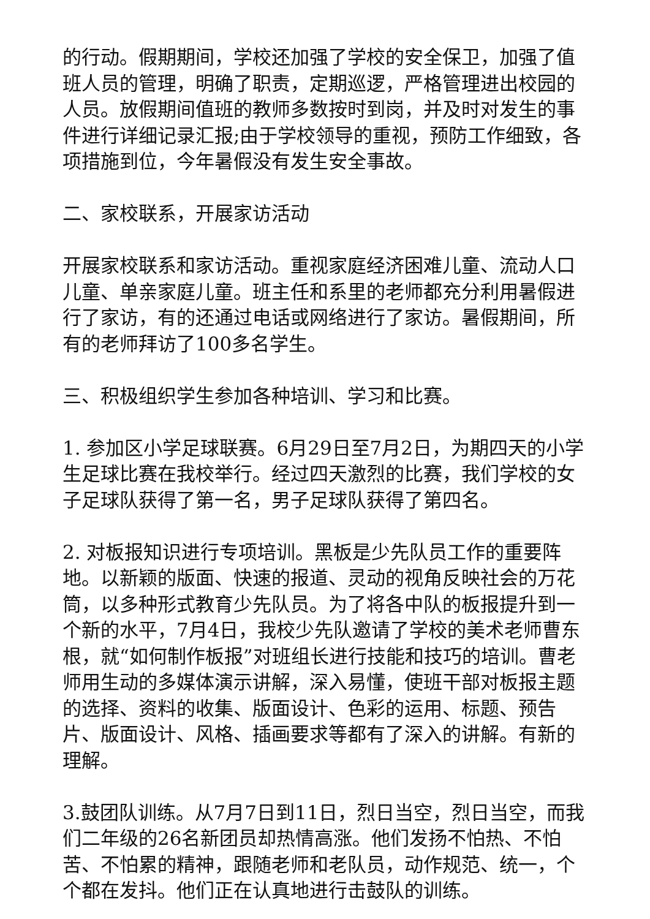的行动。假期期间，学校还加强了学校的安全保卫，加强了值班人员的管理，明确了职责，定期巡逻，严格管理进出校园的人员。放假期间值班的教师多数按时到岗，并及时对发生的事件进行详细记录汇报;由于学校领导的重视，预防工作细致，各项措施到位，今年暑假没有发生安全事故。
二、家校联系，开展家访活动
开展家校联系和家访活动。重视家庭经济困难儿童、流动人口儿童、单亲家庭儿童。班主任和系里的老师都充分利用暑假进行了家访，有的还通过电话或网络进行了家访。暑假期间，所有的老师拜访了100多名学生。
三、积极组织学生参加各种培训、学习和比赛。
1. 参加区小学足球联赛。6月29日至7月2日，为期四天的小学生足球比赛在我校举行。经过四天激烈的比赛，我们学校的女子足球队获得了第一名，男子足球队获得了第四名。
2. 对板报知识进行专项培训。黑板是少先队员工作的重要阵地。以新颖的版面、快速的报道、灵动的视角反映社会的万花筒，以多种形式教育少先队员。为了将各中队的板报提升到一个新的水平，7月4日，我校少先队邀请了学校的美术老师曹东根，就“如何制作板报”对班组长进行技能和技巧的培训。曹老师用生动的多媒体演示讲解，深入易懂，使班干部对板报主题的选择、资料的收集、版面设计、色彩的运用、标题、预告片、版面设计、风格、插画要求等都有了深入的讲解。有新的理解。
3.鼓团队训练。从7月7日到11日，烈日当空，烈日当空，而我们二年级的26名新团员却热情高涨。他们发扬不怕热、不怕苦、不怕累的精神，跟随老师和老队员，动作规范、统一，个个都在发抖。他们正在认真地进行击鼓队的训练。